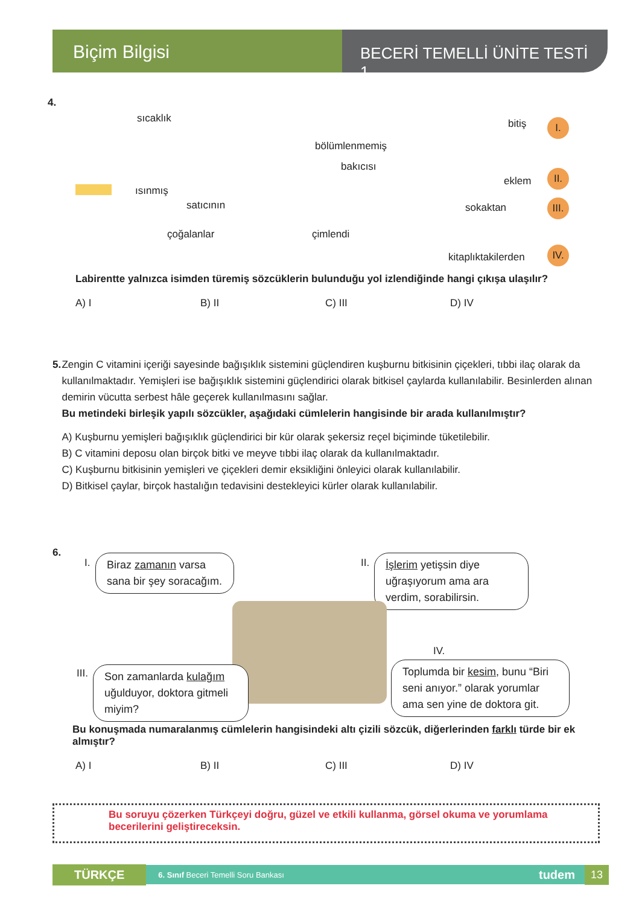Biçim Bilgisi
BECERİ TEMELLİ ÜNİTE TESTİ 1
4.
sıcaklık
bölümlenmemiş
bitiş I.
bakıcısı
ısınmış
eklem
II.
satıcının sokaktan
III.
çoğalanlar çimlendi
kitaplıktakilerden
IV.
Labirentte yalnızca isimden türemiş sözcüklerin bulunduğu yol izlendiğinde hangi çıkışa ulaşılır?
A) I B) II C) III D) IV
5. Zengin C vitamini içeriği sayesinde bağışıklık sistemini güçlendiren kuşburnu bitkisinin çiçekleri, tıbbi ilaç olarak da kullanılmaktadır. Yemişleri ise bağışıklık sistemini güçlendirici olarak bitkisel çaylarda kullanılabilir. Besinlerden alınan demirin vücutta serbest hâle geçerek kullanılmasını sağlar.
Bu metindeki birleşik yapılı sözcükler, aşağıdaki cümlelerin hangisinde bir arada kullanılmıştır?
A) Kuşburnu yemişleri bağışıklık güçlendirici bir kür olarak şekersiz reçel biçiminde tüketilebilir.
B) C vitamini deposu olan birçok bitki ve meyve tıbbi ilaç olarak da kullanılmaktadır.
C) Kuşburnu bitkisinin yemişleri ve çiçekleri demir eksikliğini önleyici olarak kullanılabilir.
D) Bitkisel çaylar, birçok hastalığın tedavisini destekleyici kürler olarak kullanılabilir.
6.
I.
Biraz zamanın varsa sana bir şey soracağım.
II.
İşlerim yetişsin diye uğraşıyorum ama ara verdim, sorabilirsin.
III.
Son zamanlarda kulağım uğulduyor, doktora gitmeli miyim?
IV.
Toplumda bir kesim, bunu “Biri seni anıyor.” olarak yorumlar ama sen yine de doktora git.
Bu konuşmada numaralanmış cümlelerin hangisindeki altı çizili sözcük, diğerlerinden farklı türde bir ek almıştır?
A) I B) II C) III D) IV
Bu soruyu çözerken Türkçeyi doğru, güzel ve etkili kullanma, görsel okuma ve yorumlama becerilerini geliştireceksin.
TÜRKÇE 6. Sınıf Beceri Temelli Soru Bankası tudem 13